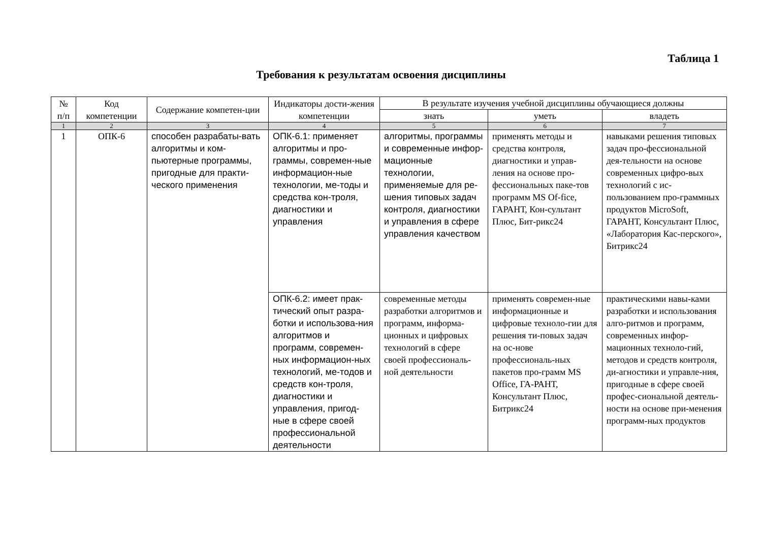Таблица 1
Требования к результатам освоения дисциплины
| № п/п | Код компетенции | Содержание компетен-ции | Индикаторы дости-жения компетенции | В результате изучения учебной дисциплины обучающиеся должны | | |
| --- | --- | --- | --- | --- | --- | --- |
| | | | | знать | уметь | владеть |
| 1 | 2 | 3 | 4 | 5 | 6 | 7 |
| 1 | ОПК-6 | способен разрабаты-вать алгоритмы и ком-пьютерные программы, пригодные для практи-ческого применения | ОПК-6.1: применяет алгоритмы и про-граммы, современ-ные информацион-ные технологии, ме-тоды и средства кон-троля, диагностики и управления | алгоритмы, программы и современные инфор-мационные технологии, применяемые для ре-шения типовых задач контроля, диагностики и управления в сфере управления качеством | применять методы и средства контроля, диагностики и управ-ления на основе про-фессиональных паке-тов программ MS Of-fice, ГАРАНТ, Кон-сультант Плюс, Бит-рикс24 | навыками решения типовых задач про-фессиональной дея-тельности на основе современных цифро-вых технологий с ис-пользованием про-граммных продуктов MicroSoft, ГАРАНТ, Консультант Плюс, «Лаборатория Кас-перского», Битрикс24 |
| | | | ОПК-6.2: имеет прак-тический опыт разра-ботки и использова-ния алгоритмов и программ, современ-ных информацион-ных технологий, ме-тодов и средств кон-троля, диагностики и управления, пригод-ные в сфере своей профессиональной деятельности | современные методы разработки алгоритмов и программ, информа-ционных и цифровых технологий в сфере своей профессиональ-ной деятельности | применять современ-ные информационные и цифровые техноло-гии для решения ти-повых задач на ос-нове профессиональ-ных пакетов про-грамм MS Office, ГА-РАНТ, Консультант Плюс, Битрикс24 | практическими навы-ками разработки и использования алго-ритмов и программ, современных инфор-мационных техноло-гий, методов и средств контроля, ди-агностики и управле-ния, пригодные в сфере своей профес-сиональной деятель-ности на основе при-менения программ-ных продуктов |